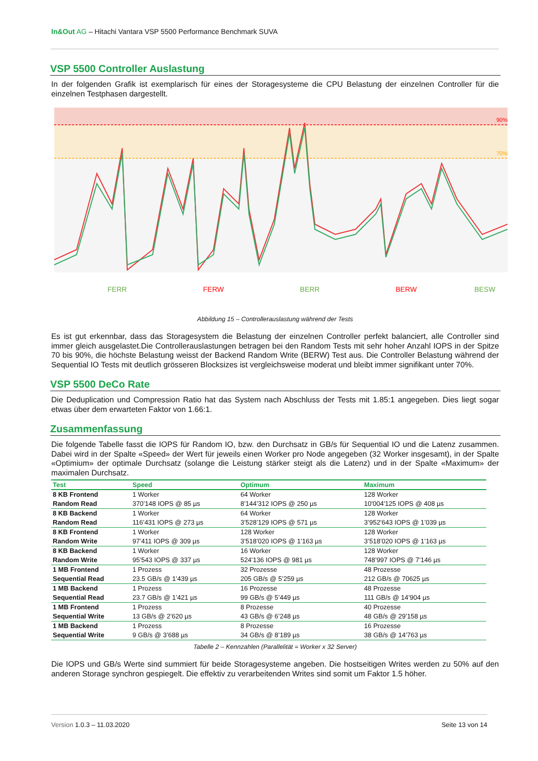In&Out AG – Hitachi Vantara VSP 5500 Performance Benchmark SUVA
VSP 5500 Controller Auslastung
In der folgenden Grafik ist exemplarisch für eines der Storagesysteme die CPU Belastung der einzelnen Controller für die einzelnen Testphasen dargestellt.
90%
70%
FERR
FERW
BERR
BERW
BESW
Abbildung 15 – Controllerauslastung während der Tests
Es ist gut erkennbar, dass das Storagesystem die Belastung der einzelnen Controller perfekt balanciert, alle Controller sind immer gleich ausgelastet.Die Controllerauslastungen betragen bei den Random Tests mit sehr hoher Anzahl IOPS in der Spitze 70 bis 90%, die höchste Belastung weisst der Backend Random Write (BERW) Test aus. Die Controller Belastung während der Sequential IO Tests mit deutlich grösseren Blocksizes ist vergleichsweise moderat und bleibt immer signifikant unter 70%.
VSP 5500 DeCo Rate
Die Deduplication und Compression Ratio hat das System nach Abschluss der Tests mit 1.85:1 angegeben. Dies liegt sogar etwas über dem erwarteten Faktor von 1.66:1.
Zusammenfassung
Die folgende Tabelle fasst die IOPS für Random IO, bzw. den Durchsatz in GB/s für Sequential IO und die Latenz zusammen. Dabei wird in der Spalte «Speed» der Wert für jeweils einen Worker pro Node angegeben (32 Worker insgesamt), in der Spalte «Optimium» der optimale Durchsatz (solange die Leistung stärker steigt als die Latenz) und in der Spalte «Maximum» der maximalen Durchsatz.
| Test | Speed | Optimum | Maximum |
| --- | --- | --- | --- |
| 8 KB Frontend Random Read | 1 Worker 370’148 IOPS @ 85 µs | 64 Worker 8’144’312 IOPS @ 250 µs | 128 Worker 10'004'125 IOPS @ 408 µs |
| 8 KB Backend Random Read | 1 Worker 116’431 IOPS @ 273 µs | 64 Worker 3’528’129 IOPS @ 571 µs | 128 Worker 3’952’643 IOPS @ 1’039 µs |
| 8 KB Frontend Random Write | 1 Worker 97’411 IOPS @ 309 µs | 128 Worker 3’518’020 IOPS @ 1’163 µs | 128 Worker 3’518’020 IOPS @ 1’163 µs |
| 8 KB Backend Random Write | 1 Worker 95’543 IOPS @ 337 µs | 16 Worker 524’136 IOPS @ 981 µs | 128 Worker 748’997 IOPS @ 7’146 µs |
| 1 MB Frontend Sequential Read | 1 Prozess 23.5 GB/s @ 1’439 µs | 32 Prozesse 205 GB/s @ 5’259 µs | 48 Prozesse 212 GB/s @ 70625 µs |
| 1 MB Backend Sequential Read | 1 Prozess 23.7 GB/s @ 1’421 µs | 16 Prozesse 99 GB/s @ 5’449 µs | 48 Prozesse 111 GB/s @ 14’904 µs |
| 1 MB Frontend Sequential Write | 1 Prozess 13 GB/s @ 2’620 µs | 8 Prozesse 43 GB/s @ 6’248 µs | 40 Prozesse 48 GB/s @ 29’158 µs |
| 1 MB Backend Sequential Write | 1 Prozess 9 GB/s @ 3’688 µs | 8 Prozesse 34 GB/s @ 8’189 µs | 16 Prozesse 38 GB/s @ 14’763 µs |
Tabelle 2 – Kennzahlen (Parallelität = Worker x 32 Server)
Die IOPS und GB/s Werte sind summiert für beide Storagesysteme angeben. Die hostseitigen Writes werden zu 50% auf den anderen Storage synchron gespiegelt. Die effektiv zu verarbeitenden Writes sind somit um Faktor 1.5 höher.
Version 1.0.3 – 11.03.2020 Seite 13 von 14